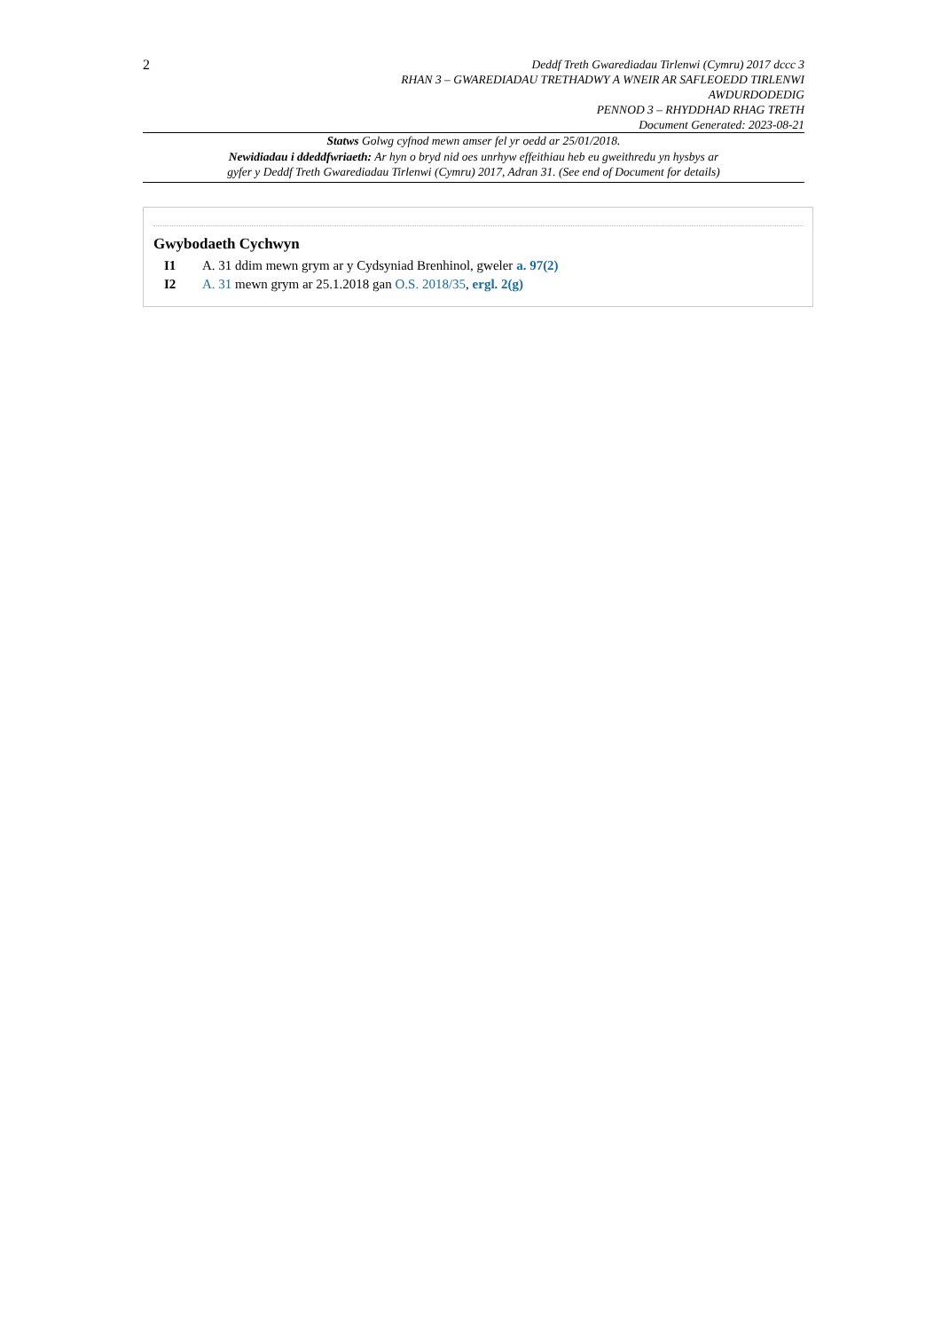2
Deddf Treth Gwarediadau Tirlenwi (Cymru) 2017 dccc 3
RHAN 3 – GWAREDIADAU TRETHADWY A WNEIR AR SAFLEOEDD TIRLENWI
AWDURDODEDIG
PENNOD 3 – RHYDDHAD RHAG TRETH
Document Generated: 2023-08-21
Statws Golwg cyfnod mewn amser fel yr oedd ar 25/01/2018.
Newidiadau i ddeddfwriaeth: Ar hyn o bryd nid oes unrhyw effeithiau heb eu gweithredu yn hysbys ar
gyfer y Deddf Treth Gwarediadau Tirlenwi (Cymru) 2017, Adran 31. (See end of Document for details)
Gwybodaeth Cychwyn
I1 A. 31 ddim mewn grym ar y Cydsyniad Brenhinol, gweler a. 97(2)
I2 A. 31 mewn grym ar 25.1.2018 gan O.S. 2018/35, ergl. 2(g)